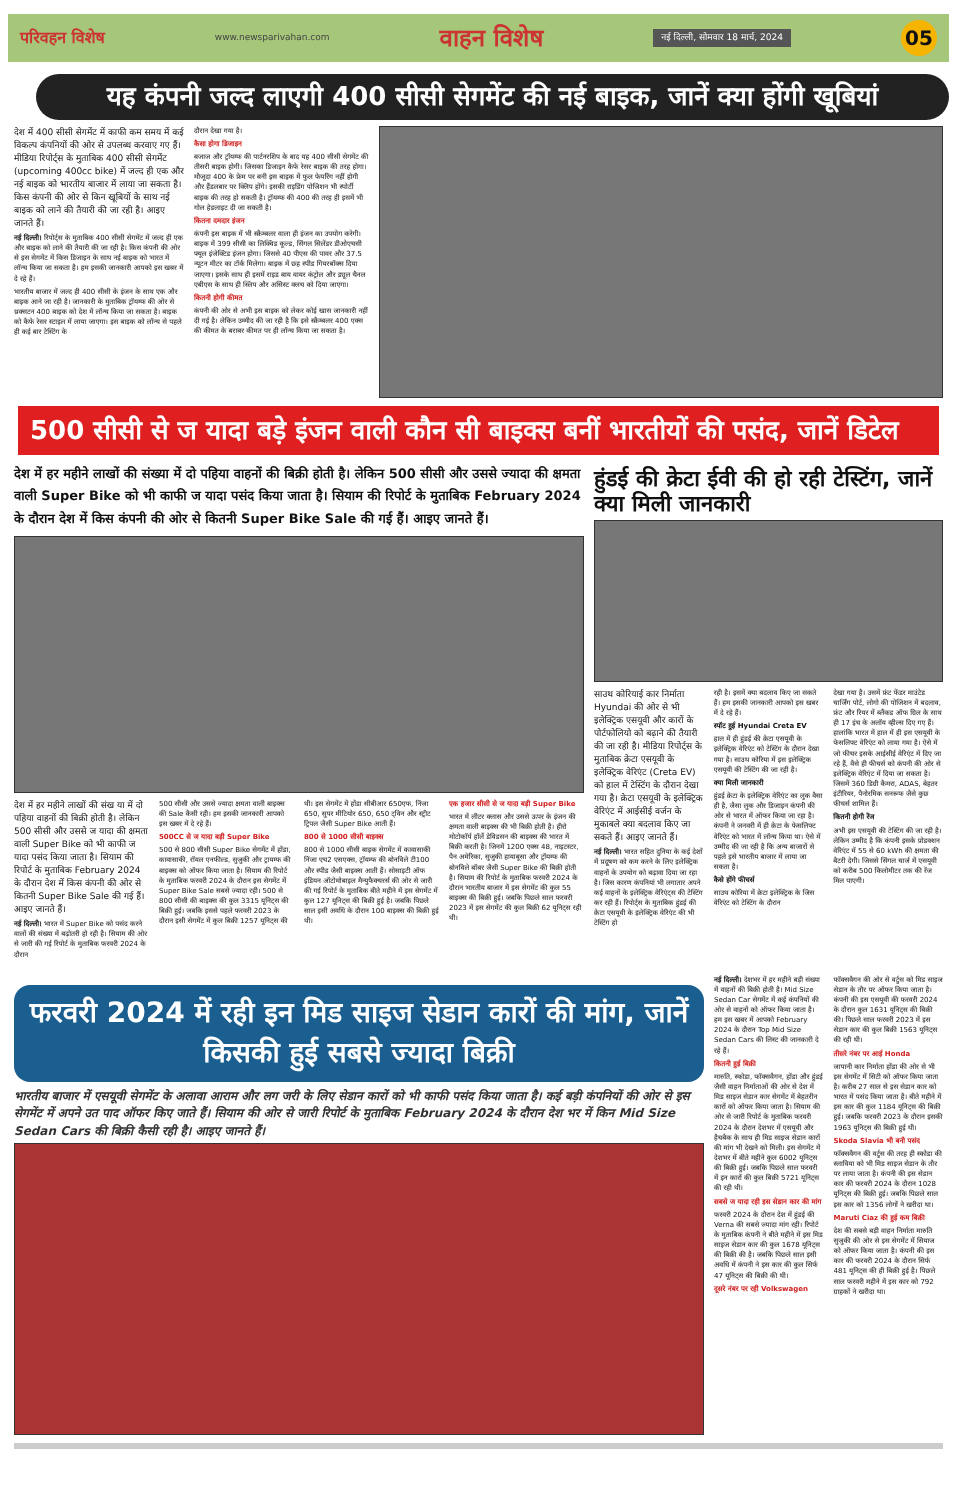परिवहन विशेष www.newsparivahan.com वाहन विशेष नई दिल्ली, सोमवार 18 मार्च, 2024 05
यह कंपनी जल्द लाएगी 400 सीसी सेगमेंट की नई बाइक, जानें क्या होंगी खूबियां
देश में 400 सीसी सेगमेंट में काफी कम समय में कई विकल्प कंपनियों की ओर से उपलब्ध करवाए गए हैं। मीडिया रिपोर्ट्स के मुताबिक 400 सीसी सेगमेंट (upcoming 400cc bike) में जल्द ही एक और नई बाइक को भारतीय बाजार में लाया जा सकता है। किस कंपनी की ओर से किन खूबियों के साथ नई बाइक को लाने की तैयारी की जा रही है। आइए जानते हैं।
नई दिल्ली। रिपोर्ट्स के मुताबिक 400 सीसी सेगमेंट में जल्द ही एक और बाइक को लाने की तैयारी की जा रही है। किस कंपनी की ओर से इस सेगमेंट में किस डिजाइन के साथ नई बाइक को भारत में लॉन्च किया जा सकता है। हम इसकी जानकारी आपको इस खबर में दे रहे हैं।
भारतीय बाजार में जल्द ही 400 सीसी के इंजन के साथ एक और बाइक आने जा रही है। जानकारी के मुताबिक ट्रॉयम्फ की ओर से थ्रक्सटन 400 बाइक को देश में लॉन्च किया जा सकता है। बाइक को कैफे रेसर स्टाइल में लाया जाएगा। इस बाइक को लॉन्च से पहले ही कई बार टेस्टिंग के
दौरान देखा गया है।
कैसा होगा डिजाइन
बजाज और ट्रॉयम्फ की पार्टनरशिप के बाद यह 400 सीसी सेगमेंट की तीसरी बाइक होगी। जिसका डिजाइन कैफे रेसर बाइक की तरह होगा। मौजूदा 400 के फ्रेम पर बनी इस बाइक में फुल फेयरिंग नहीं होगी और हैंडलबार पर क्लिप होंगे। इसकी राइडिंग पोजिशन भी स्पोर्टी बाइक की तरह हो सकती है। ट्रॉयम्फ की 400 की तरह ही इसमें भी गोल हेडलाइट दी जा सकती है।
कितना दमदार इंजन
कंपनी इस बाइक में भी स्क्रैम्बलर वाला ही इंजन का उपयोग करेगी। बाइक में 399 सीसी का लिक्विड कूल्ड, सिंगल सिलेंडर डीओएचसी फ्यूल इंजेक्टिड इंजन होगा। जिससे 40 पीएस की पावर और 37.5 न्यूटन मीटर का टॉर्क मिलेगा। बाइक में छह स्पीड गियरबॉक्स दिया जाएगा। इसके साथ ही इसमें राइड बाय वायर कंट्रोल और ड्यूल चैनल एबीएस के साथ ही स्लिप और असिस्ट क्लच को दिया जाएगा।
कितनी होगी कीमत
कंपनी की ओर से अभी इस बाइक को लेकर कोई खास जानकारी नहीं दी गई है। लेकिन उम्मीद की जा रही है कि इसे स्क्रैम्बलर 400 एक्स की कीमत के बराबर कीमत पर ही लॉन्च किया जा सकता है।
500 सीसी से ज यादा बड़े इंजन वाली कौन सी बाइक्स बनीं भारतीयों की पसंद, जानें डिटेल
देश में हर महीने लाखों की संख्या में दो पहिया वाहनों की बिक्री होती है। लेकिन 500 सीसी और उससे ज्यादा की क्षमता वाली Super Bike को भी काफी ज यादा पसंद किया जाता है। सियाम की रिपोर्ट के मुताबिक February 2024 के दौरान देश में किस कंपनी की ओर से कितनी Super Bike Sale की गई हैं। आइए जानते हैं।
देश में हर महीने लाखों की संख या में दो पहिया वाहनों की बिक्री होती है। लेकिन 500 सीसी और उससे ज यादा की क्षमता वाली Super Bike को भी काफी ज यादा पसंद किया जाता है। सियाम की रिपोर्ट के मुताबिक February 2024 के दौरान देश में किस कंपनी की ओर से कितनी Super Bike Sale की गई हैं। आइए जानते हैं।
नई दिल्ली। भारत में Super Bike को पसंद करने वालों की संख्या में बढ़ोतरी हो रही है। सियाम की ओर से जारी की गई रिपोर्ट के मुताबिक फरवरी 2024 के दौरान
500 सीसी और उससे ज्यादा क्षमता वाली बाइक्स की Sale कैसी रही। हम इसकी जानकारी आपको इस खबर में दे रहे हैं।
500CC से ज यादा बड़ी Super Bike
500 से 800 सीसी Super Bike सेगमेंट में होंडा, कावासाकी, रॉयल एनफील्ड, सुजुकी और ट्रायम्फ की बाइक्स को ऑफर किया जाता है। सियाम की रिपोर्ट के मुताबिक फरवरी 2024 के दौरान इस सेगमेंट में Super Bike Sale सबसे ज्यादा रही। 500 से 800 सीसी की बाइक्स की कुल 3315 यूनिट्स की बिक्री हुई। जबकि इससे पहले फरवरी 2023 के दौरान इसी सेगमेंट में कुल बिक्री 1257 यूनिट्स की
थी। इस सेगमेंट में होंडा सीबीआर 650एफ, निंजा 650, सुपर मीटियोर 650, 650 ट्विन और स्ट्रीट ट्रिपल जैसी Super Bike आती हैं।
800 से 1000 सीसी बाइक्स
800 से 1000 सीसी बाइक सेगमेंट में कावासाकी निंजा एच2 एसएक्स, ट्रॉयम्फ की बोनविले टी100 और स्पीड जैसी बाइक्स आती हैं। सोसाइटी ऑफ इंडियन ऑटोमोबाइल मैन्युफैक्चरर्स की ओर से जारी की गई रिपोर्ट के मुताबिक बीते महीने में इस सेगमेंट में कुल 127 यूनिट्स की बिक्री हुई है। जबकि पिछले साल इसी अवधि के दौरान 100 बाइक्स की बिक्री हुई थी।
एक हजार सीसी से ज यादा बड़ी Super Bike
भारत में लीटर क्लास और उससे ऊपर के इंजन की क्षमता वाली बाइक्स की भी बिक्री होती है। हीरो मोटोकॉर्प हॉर्ले डेविडसन की बाइक्स की भारत में बिक्री करती है। जिनमें 1200 एक्स 48, नाइटस्टर, पैन अमेरिका, सुजुकी हायाबूसा और ट्रॉयम्फ की बोनविले बॉबर जैसी Super Bike की बिक्री होती है। सियाम की रिपोर्ट के मुताबिक फरवरी 2024 के दौरान भारतीय बाजार में इस सेगमेंट की कुल 55 बाइक्स की बिक्री हुई। जबकि पिछले साल फरवरी 2023 में इस सेगमेंट की कुल बिक्री 62 यूनिट्स रही थी।
हुंडई की क्रेटा ईवी की हो रही टेस्टिंग, जानें क्या मिली जानकारी
साउथ कोरियाई कार निर्माता Hyundai की ओर से भी इलेक्ट्रिक एसयूवी और कारों के पोर्टफोलियो को बढ़ाने की तैयारी की जा रही है। मीडिया रिपोर्ट्स के मुताबिक क्रेटा एसयूवी के इलेक्ट्रिक वेरिएंट (Creta EV) को हाल में टेस्टिंग के दौरान देखा गया है। क्रेटा एसयूवी के इलेक्ट्रिक वेरिएंट में आईसीई वर्जन के मुकाबले क्या बदलाव किए जा सकते हैं। आइए जानते हैं।
नई दिल्ली। भारत सहित दुनिया के कई देशों में प्रदूषण को कम करने के लिए इलेक्ट्रिक वाहनों के उपयोग को बढ़ावा दिया जा रहा है। जिस कारण कंपनियां भी लगातार अपने कई वाहनों के इलेक्ट्रिक वेरिएंट्स की टेस्टिंग कर रही हैं। रिपोर्ट्स के मुताबिक हुंडई की क्रेटा एसयूवी के इलेक्ट्रिक वेरिएंट की भी टेस्टिंग हो
रही है। इसमें क्या बदलाव किए जा सकते हैं। हम इसकी जानकारी आपको इस खबर में दे रहे हैं।
स्पॉट हुई Hyundai Creta EV
हाल में ही हुंडई की क्रेटा एसयूवी के इलेक्ट्रिक वेरिएंट को टेस्टिंग के दौरान देखा गया है। साउथ कोरिया में इस इलेक्ट्रिक एसयूवी की टेस्टिंग की जा रही है।
क्या मिली जानकारी
हुंडई क्रेटा के इलेक्ट्रिक वेरिएंट का लुक वैसा ही है, जैसा लुक और डिजाइन कंपनी की ओर से भारत में ऑफर किया जा रहा है। कंपनी ने जनवरी में ही क्रेटा के फेसलिफ्ट वेरिएंट को भारत में लॉन्च किया था। ऐसे में उम्मीद की जा रही है कि अन्य बाजारों से पहले इसे भारतीय बाजार में लाया जा सकता है।
कैसे होंगे फीचर्स
साउथ कोरिया में क्रेटा इलेक्ट्रिक के जिस वेरिएंट को टेस्टिंग के दौरान
देखा गया है। उसमें फ्रंट फेंडर माउंटेड चार्जिंग पोर्ट, लोगो की पोजिशन में बदलाव, फ्रंट और रियर में ब्लैंकड ऑफ ग्रिल के साथ ही 17 इंच के अलॉय व्हील्स दिए गए हैं। हालांकि भारत में हाल में ही इस एसयूवी के फेसलिफ्ट वेरिएंट को लाया गया है। ऐसे में जो फीचर इसके आईसीई वेरिएंट में दिए जा रहे हैं, वैसे ही फीचर्स को कंपनी की ओर से इलेक्ट्रिक वेरिएंट में दिया जा सकता है। जिसमें 360 डिग्री कैमरा, ADAS, बेहतर इंटीरियर, पैनोरमिक सनरूफ जैसे कुछ फीचर्स शामिल हैं।
कितनी होगी रेंज
अभी इस एसयूवी की टेस्टिंग की जा रही है। लेकिन उम्मीद है कि कंपनी इसके प्रोडक्शन वेरिएंट में 55 से 60 kWh की क्षमता की बैटरी देगी। जिससे सिंगल चार्ज में एसयूवी को करीब 500 किलोमीटर तक की रेंज मिल पाएगी।
फरवरी 2024 में रही इन मिड साइज सेडान कारों की मांग, जानें किसकी हुई सबसे ज्यादा बिक्री
भारतीय बाजार में एसयूवी सेगमेंट के अलावा आराम और लग जरी के लिए सेडान कारों को भी काफी पसंद किया जाता है। कई बड़ी कंपनियों की ओर से इस सेगमेंट में अपने उत पाद ऑफर किए जाते हैं। सियाम की ओर से जारी रिपोर्ट के मुताबिक February 2024 के दौरान देश भर में किन Mid Size Sedan Cars की बिक्री कैसी रही है। आइए जानते हैं।
नई दिल्ली। देशभर में हर महीने बड़ी संख्या में वाहनों की बिक्री होती है। Mid Size Sedan Car सेगमेंट में कई कंपनियों की ओर से वाहनों को ऑफर किया जाता है। हम इस खबर में आपको February 2024 के दौरान Top Mid Size Sedan Cars की लिस्ट की जानकारी दे रहे हैं।
कितनी हुई बिक्री
मारुति, स्कोडा, फॉक्सवैगन, होंडा और हुंडई जैसी वाहन निर्माताओं की ओर से देश में मिड साइज सेडान कार सेगमेंट में बेहतरीन कारों को ऑफर किया जाता है। सियाम की ओर से जारी रिपोर्ट के मुताबिक फरवरी 2024 के दौरान देशभर में एसयूवी और हैचबैक के साथ ही मिड साइज सेडान कारों की मांग भी देखने को मिली। इस सेगमेंट में देशभर में बीते महीने कुल 6002 यूनिट्स की बिक्री हुई। जबकि पिछले साल फरवरी में इन कारों की कुल बिक्री 5721 यूनिट्स की रही थी।
सबसे ज यादा रही इस सेडान कार की मांग
फरवरी 2024 के दौरान देश में हुंडई की Verna की सबसे ज्यादा मांग रही। रिपोर्ट के मुताबिक कंपनी ने बीते महीने में इस मिड साइज सेडान कार की कुल 1678 यूनिट्स की बिक्री की है। जबकि पिछले साल इसी अवधि में कंपनी ने इस कार की कुल सिर्फ 47 यूनिट्स की बिक्री की थी।
दूसरे नंबर पर रही Volkswagen
फॉक्सवैगन की ओर से वर्टुस को मिड साइज सेडान के तौर पर ऑफर किया जाता है। कंपनी की इस एसयूवी की फरवरी 2024 के दौरान कुल 1631 यूनिट्स की बिक्री की। पिछले साल फरवरी 2023 में इस सेडान कार की कुल बिक्री 1563 यूनिट्स की रही थी।
तीसरे नंबर पर आई Honda
जापानी कार निर्माता होंडा की ओर से भी इस सेगमेंट में सिटी को ऑफर किया जाता है। करीब 27 साल से इस सेडान कार को भारत में पसंद किया जाता है। बीते महीने में इस कार की कुल 1184 यूनिट्स की बिक्री हुई। जबकि फरवरी 2023 के दौरान इसकी 1963 यूनिट्स की बिक्री हुई थी।
Skoda Slavia भी बनी पसंद
फॉक्सवैगन की वर्टुस की तरह ही स्कोडा की स्लाविया को भी मिड साइज सेडान के तौर पर लाया जाता है। कंपनी की इस सेडान कार की फरवरी 2024 के दौरान 1028 यूनिट्स की बिक्री हुई। जबकि पिछले साल इस कार को 1356 लोगों ने खरीदा था।
Maruti Ciaz की हुई कम बिक्री
देश की सबसे बड़ी वाहन निर्माता मारुति सुजुकी की ओर से इस सेगमेंट में सियाज को ऑफर किया जाता है। कंपनी की इस कार की फरवरी 2024 के दौरान सिर्फ 481 यूनिट्स की ही बिक्री हुई है। पिछले साल फरवरी महीने में इस कार को 792 ग्राहकों ने खरीदा था।